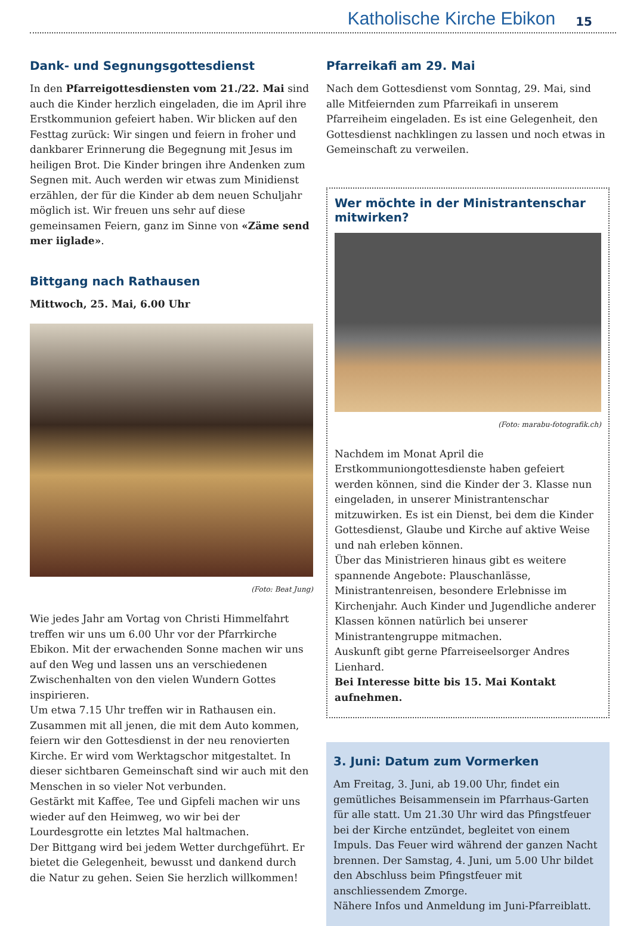Katholische Kirche Ebikon 15
Dank- und Segnungsgottesdienst
In den Pfarreigottesdiensten vom 21./22. Mai sind auch die Kinder herzlich eingeladen, die im April ihre Erstkommunion gefeiert haben. Wir blicken auf den Festtag zurück: Wir singen und feiern in froher und dankbarer Erinnerung die Begegnung mit Jesus im heiligen Brot. Die Kinder bringen ihre Andenken zum Segnen mit. Auch werden wir etwas zum Minidienst erzählen, der für die Kinder ab dem neuen Schuljahr möglich ist. Wir freuen uns sehr auf diese gemeinsamen Feiern, ganz im Sinne von «Zäme send mer iiglade».
Bittgang nach Rathausen
Mittwoch, 25. Mai, 6.00 Uhr
(Foto: Beat Jung)
Wie jedes Jahr am Vortag von Christi Himmelfahrt treffen wir uns um 6.00 Uhr vor der Pfarrkirche Ebikon. Mit der erwachenden Sonne machen wir uns auf den Weg und lassen uns an verschiedenen Zwischenhalten von den vielen Wundern Gottes inspirieren.
Um etwa 7.15 Uhr treffen wir in Rathausen ein. Zusammen mit all jenen, die mit dem Auto kommen, feiern wir den Gottesdienst in der neu renovierten Kirche. Er wird vom Werktagschor mitgestaltet. In dieser sichtbaren Gemeinschaft sind wir auch mit den Menschen in so vieler Not verbunden.
Gestärkt mit Kaffee, Tee und Gipfeli machen wir uns wieder auf den Heimweg, wo wir bei der Lourdesgrotte ein letztes Mal haltmachen.
Der Bittgang wird bei jedem Wetter durchgeführt. Er bietet die Gelegenheit, bewusst und dankend durch die Natur zu gehen. Seien Sie herzlich willkommen!
Pfarreikafi am 29. Mai
Nach dem Gottesdienst vom Sonntag, 29. Mai, sind alle Mitfeiernden zum Pfarreikafi in unserem Pfarreiheim eingeladen. Es ist eine Gelegenheit, den Gottesdienst nachklingen zu lassen und noch etwas in Gemeinschaft zu verweilen.
Wer möchte in der Ministrantenschar mitwirken?
(Foto: marabu-fotografik.ch)
Nachdem im Monat April die Erstkommuniongottesdienste haben gefeiert werden können, sind die Kinder der 3. Klasse nun eingeladen, in unserer Ministrantenschar mitzuwirken. Es ist ein Dienst, bei dem die Kinder Gottesdienst, Glaube und Kirche auf aktive Weise und nah erleben können.
Über das Ministrieren hinaus gibt es weitere spannende Angebote: Plauschanlässe, Ministrantenreisen, besondere Erlebnisse im Kirchenjahr. Auch Kinder und Jugendliche anderer Klassen können natürlich bei unserer Ministrantengruppe mitmachen.
Auskunft gibt gerne Pfarreiseelsorger Andres Lienhard.
Bei Interesse bitte bis 15. Mai Kontakt aufnehmen.
3. Juni: Datum zum Vormerken
Am Freitag, 3. Juni, ab 19.00 Uhr, findet ein gemütliches Beisammensein im Pfarrhaus-Garten für alle statt. Um 21.30 Uhr wird das Pfingstfeuer bei der Kirche entzündet, begleitet von einem Impuls. Das Feuer wird während der ganzen Nacht brennen. Der Samstag, 4. Juni, um 5.00 Uhr bildet den Abschluss beim Pfingstfeuer mit anschliessendem Zmorge.
Nähere Infos und Anmeldung im Juni-Pfarreiblatt.